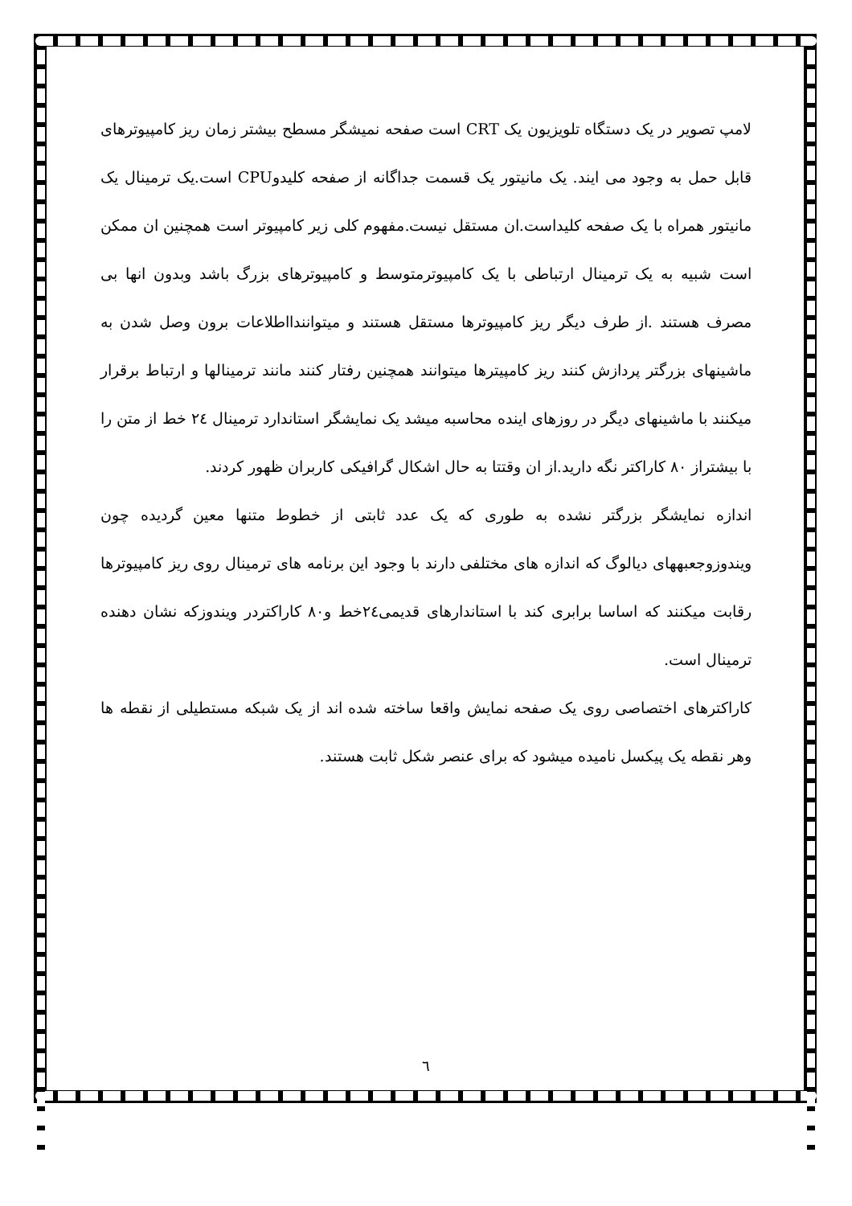لامپ تصویر در یک دستگاه تلویزیون یک CRT است صفحه نمیشگر مسطح بیشتر زمان ریز کامپیوترهای قابل حمل به وجود می ایند. یک مانیتور یک قسمت جداگانه از صفحه کلیدوCPU است.یک ترمینال یک مانیتور همراه با یک صفحه کلیداست.ان مستقل نیست.مفهوم کلی زیر کامپیوتر است همچنین ان ممکن است شبیه به یک ترمینال ارتباطی با یک کامپیوترمتوسط و کامپیوترهای بزرگ باشد وبدون انها بی مصرف هستند .از طرف دیگر ریز کامپیوترها مستقل هستند و میتوانندااطلاعات برون وصل شدن به ماشینهای بزرگتر پردازش کنند ریز کامپیترها میتوانند همچنین رفتار کنند مانند ترمینالها و ارتباط برقرار میکنند با ماشینهای دیگر در روزهای اینده محاسبه میشد یک نمایشگر استاندارد ترمینال ٢٤ خط از متن را با بیشتراز ٨٠ کاراکتر نگه دارید.از ان وقتتا به حال اشکال گرافیکی کاربران ظهور کردند.
اندازه نمایشگر بزرگتر نشده به طوری که یک عدد ثابتی از خطوط متنها معین گردیده چون ویندوزوجعبههای دیالوگ که اندازه های مختلفی دارند با وجود این برنامه های ترمینال روی ریز کامپیوترها رقابت میکنند که اساسا برابری کند با استاندارهای قدیمی٢٤خط و٨٠ کاراکتردر ویندوزکه نشان دهنده ترمینال است.
کاراکترهای اختصاصی روی یک صفحه نمایش واقعا ساخته شده اند از یک شبکه مستطیلی از نقطه ها وهر نقطه یک پیکسل نامیده میشود که برای عنصر شکل ثابت هستند.
٦